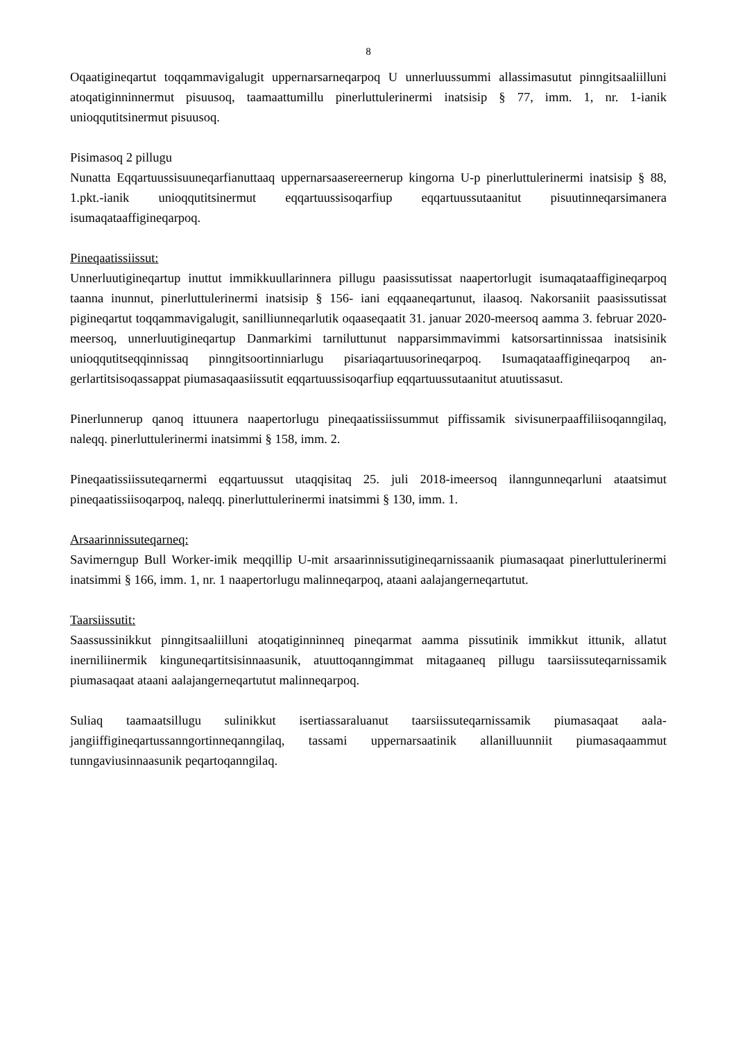8
Oqaatigineqartut toqqammavigalugit uppernarsarneqarpoq U unnerluussummi allassimasu­tut pinngitsaaliilluni atoqatiginninnermut pisuusoq, taamaattumillu pinerluttulerinermi inatsisip § 77, imm. 1, nr. 1-ianik unioqqutitsinermut pisuusoq.
Pisimasoq 2 pillugu
Nunatta Eqqartuussisuuneqarfianuttaaq uppernarsaasereernerup kingorna U-p pinerluttuleri­nermi inatsisip § 88, 1.pkt.-ianik unioqqutitsinermut eqqartuussisoqarfiup eqqartuussutaanitut pisuutinneqarsimanera isumaqataaffigineqarpoq.
Pineqaatissiissut:
Unnerluutigineqartup inuttut immikkuullarinnera pillugu paasissutissat naapertorlugit isu­maqataaffigineqarpoq taanna inunnut, pinerluttulerinermi inatsisip § 156- iani eqqaaneqar­tunut, ilaasoq. Nakorsaniit paasissutissat pigineqartut toqqammavigalugit, sanilliunneqarlutik oqaaseqaatit 31. januar 2020-meersoq aamma 3. februar 2020-meersoq, unnerluutigineqartup Danmarkimi tarniluttunut napparsimmavimmi katsorsartinnissaa inatsisinik unioqqutit­seqqinnissaq pinngitsoortinniarlugu pisariaqartuusorineqarpoq. Isumaqataaffigineqarpoq an­gerlartitsisoqassappat piumasaqaasiissutit eqqartuussisoqarfiup eqqartuussutaanitut atuu­tissasut.
Pinerlunnerup qanoq ittuunera naapertorlugu pineqaatissiissummut piffissamik sivisunerpaa­ffiliisoqanngilaq, naleqq. pinerluttulerinermi inatsimmi § 158, imm. 2.
Pineqaatissiissuteqarnermi eqqartuussut utaqqisitaq 25. juli 2018-imeersoq ilanngunneqar­luni ataatsimut pineqaatissiisoqarpoq, naleqq. pinerluttulerinermi inatsimmi § 130, imm. 1.
Arsaarinnissuteqarneq:
Savimerngup Bull Worker-imik meqqillip U-mit arsaarinnissutigineqarnissaanik pi­umasaqaat pinerluttulerinermi inatsimmi § 166, imm. 1, nr. 1 naapertorlugu malinneqarpoq, ataani aalajangerneqartutut.
Taarsiissutit:
Saassussinikkut pinngitsaaliilluni atoqatiginninneq pineqarmat aamma pissutinik immikkut ittunik, allatut inerniliinermik kinguneqartitsisinnaasunik, atuuttoqanngimmat mitagaaneq pillugu taarsiissuteqarnissamik piumasaqaat ataani aalajangerneqartutut malinneqarpoq.
Suliaq taamaatsillugu sulinikkut isertiassaraluanut taarsiissuteqarnissamik piumasaqaat aala­jangiiffigineqartussanngortinneqanngilaq, tassami uppernarsaatinik allanilluunniit pi­umasaqaammut tunngaviusinnaasunik peqartoqanngilaq.